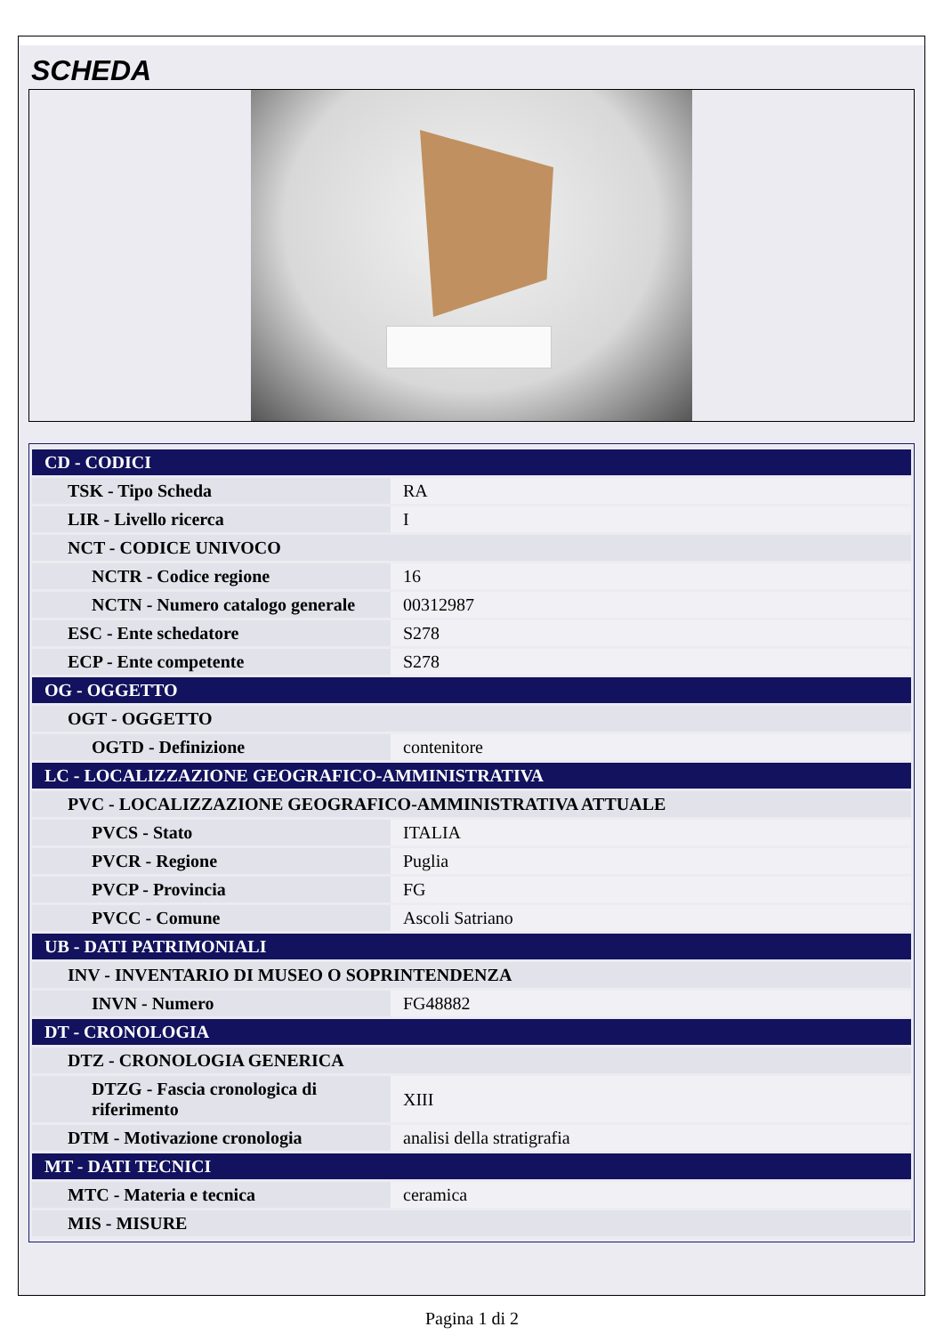SCHEDA
| CD - CODICI | |
| TSK - Tipo Scheda | RA |
| LIR - Livello ricerca | I |
| NCT - CODICE UNIVOCO | |
| NCTR - Codice regione | 16 |
| NCTN - Numero catalogo generale | 00312987 |
| ESC - Ente schedatore | S278 |
| ECP - Ente competente | S278 |
| OG - OGGETTO | |
| OGT - OGGETTO | |
| OGTD - Definizione | contenitore |
| LC - LOCALIZZAZIONE GEOGRAFICO-AMMINISTRATIVA | |
| PVC - LOCALIZZAZIONE GEOGRAFICO-AMMINISTRATIVA ATTUALE | |
| PVCS - Stato | ITALIA |
| PVCR - Regione | Puglia |
| PVCP - Provincia | FG |
| PVCC - Comune | Ascoli Satriano |
| UB - DATI PATRIMONIALI | |
| INV - INVENTARIO DI MUSEO O SOPRINTENDENZA | |
| INVN - Numero | FG48882 |
| DT - CRONOLOGIA | |
| DTZ - CRONOLOGIA GENERICA | |
| DTZG - Fascia cronologica di riferimento | XIII |
| DTM - Motivazione cronologia | analisi della stratigrafia |
| MT - DATI TECNICI | |
| MTC - Materia e tecnica | ceramica |
| MIS - MISURE | |
Pagina 1 di 2